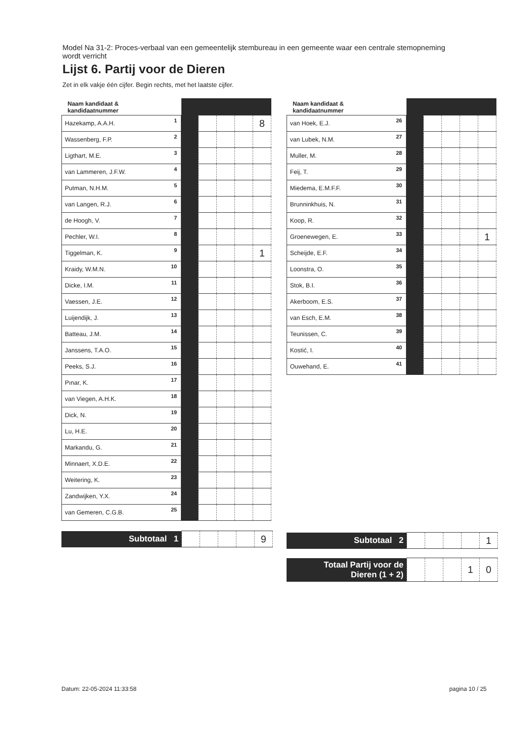Model Na 31-2: Proces-verbaal van een gemeentelijk stembureau in een gemeente waar een centrale stemopneming wordt verricht
Lijst 6. Partij voor de Dieren
Zet in elk vakje één cijfer. Begin rechts, met het laatste cijfer.
| Naam kandidaat & kandidaatnummer | | | | | |
| --- | --- | --- | --- | --- | --- |
| Hazekamp, A.A.H. 1 | | | | | 8 |
| Wassenberg, F.P. 2 | | | | | |
| Ligthart, M.E. 3 | | | | | |
| van Lammeren, J.F.W. 4 | | | | | |
| Putman, N.H.M. 5 | | | | | |
| van Langen, R.J. 6 | | | | | |
| de Hoogh, V. 7 | | | | | |
| Pechler, W.I. 8 | | | | | |
| Tiggelman, K. 9 | | | | | 1 |
| Kraidy, W.M.N. 10 | | | | | |
| Dicke, I.M. 11 | | | | | |
| Vaessen, J.E. 12 | | | | | |
| Luijendijk, J. 13 | | | | | |
| Batteau, J.M. 14 | | | | | |
| Janssens, T.A.O. 15 | | | | | |
| Peeks, S.J. 16 | | | | | |
| Pınar, K. 17 | | | | | |
| van Viegen, A.H.K. 18 | | | | | |
| Dick, N. 19 | | | | | |
| Lu, H.E. 20 | | | | | |
| Markandu, G. 21 | | | | | |
| Minnaert, X.D.E. 22 | | | | | |
| Weitering, K. 23 | | | | | |
| Zandwijken, Y.X. 24 | | | | | |
| van Gemeren, C.G.B. 25 | | | | | |
| Subtotaal 1 | | | | | 9 |
| Naam kandidaat & kandidaatnummer | | | | | |
| --- | --- | --- | --- | --- | --- |
| van Hoek, E.J. 26 | | | | | |
| van Lubek, N.M. 27 | | | | | |
| Muller, M. 28 | | | | | |
| Feij, T. 29 | | | | | |
| Miedema, E.M.F.F. 30 | | | | | |
| Brunninkhuis, N. 31 | | | | | |
| Koop, R. 32 | | | | | |
| Groenewegen, E. 33 | | | | | 1 |
| Scheijde, E.F. 34 | | | | | |
| Loonstra, O. 35 | | | | | |
| Stok, B.I. 36 | | | | | |
| Akerboom, E.S. 37 | | | | | |
| van Esch, E.M. 38 | | | | | |
| Teunissen, C. 39 | | | | | |
| Kostić, I. 40 | | | | | |
| Ouwehand, E. 41 | | | | | |
| Subtotaal 2 | | | | | 1 |
| Totaal Partij voor de Dieren (1 + 2) | | | | 1 | 0 |
Datum: 22-05-2024 11:33:58 pagina 10 / 25